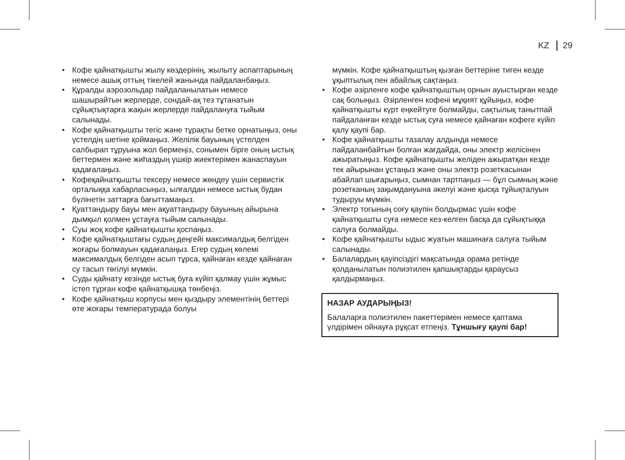KZ 29
• Кофе қайнатқышты жылу көздерінің, жылыту ас­паптарының немесе ашық оттың тікелей жанында пайдаланбаңыз.
• Құралды аэрозольдар пайдаланылатын немесе шашырайтын жерлерде, сондай-ақ тез тұтанатын сұйықтықтарға жақын жерлерде пайдалануға тыйым салынады.
• Кофе қайнатқышты тегіс және тұрақты бетке орнатыңыз, оны үстелдің шетіне қоймаңыз. Желілік бауының үстелден салбырап тұруына жол бермеңіз, сонымен бірге оның ыстық беттермен және жиһаздың үшкір жиектерімен жанаспауын қадағалаңыз.
• Кофеқайнатқышты тексеру немесе жөндеу үшін сервистік орталыққа хабарласыңыз, ылғалдан немесе ыстық будан бүлінетін заттарға бағытта­маңыз.
• Қуаттандыру бауы мен ақуаттандыру бауының ай­ырына дымқыл қолмен ұстауға тыйым салынады.
• Суы жоқ кофе қайнатқышты қоспаңыз.
• Кофе қайнатқыштағы судың деңгейі максималдық белгіден жоғары болмауын қадағалаңыз. Егер судың көлемі максималдық белгіден асып тұрса, қайнаған кезде қайнаған су тасып төгілуі мүмкін.
• Суды қайнату кезінде ыстық буға күйіп қалмау үшін жұмыс істеп тұрған кофе қайнатқышқа төнбеңіз.
• Кофе қайнатқыш корпусы мен қыздыру эле­ментінің беттері өте жоғары температурада болуы
мүмкін. Кофе қайнатқыштың қызған беттеріне тиген кезде ұқыптылық пен абайлық сақтаңыз.
• Кофе әзірленге кофе қайнатқыштың орнын ауыстырған кезде сақ болыңыз. Әзірленген кофені мұқият құйыңыз, кофе қайнатқышты күрт еңкей­туге болмайды, сақтылық танытпай пайдаланған кезде ыстық суға немесе қайнаған кофеге күйіп қалу қаупі бар.
• Кофе қайнатқышты тазалау алдында немесе пайдаланбайтын болған жағдайда, оны электр желісінен ажыратыңыз. Кофе қайнатқышты желі­ден ажыратқан кезде тек айырынан ұстаңыз және оны электр розеткасынан абайлап шығарыңыз, сымнан тартпаңыз — бұл сымның және розетка­ның зақымдануына әкелуі және қысқа тұйықта­луын тудыруы мүмкін.
• Электр тогының соғу қаупін болдырмас үшін кофе қайнатқышты суға немесе кез-келген басқа да сұйықтыққа салуға болмайды.
• Кофе қайнатқышты ыдыс жуатын машинаға салуға тыйым салынады.
• Балалардың қауіпсіздігі мақсатында орама ретінде қолданылатын полиэтилен қапшықтарды қараусыз қалдырмаңыз.
НАЗАР АУДАРЫҢЫЗ!
Балаларға полиэтилен пакеттерімен немесе қап­тама үлдірімен ойнауға рұқсат етпеңіз. Тұншығу қаупі бар!